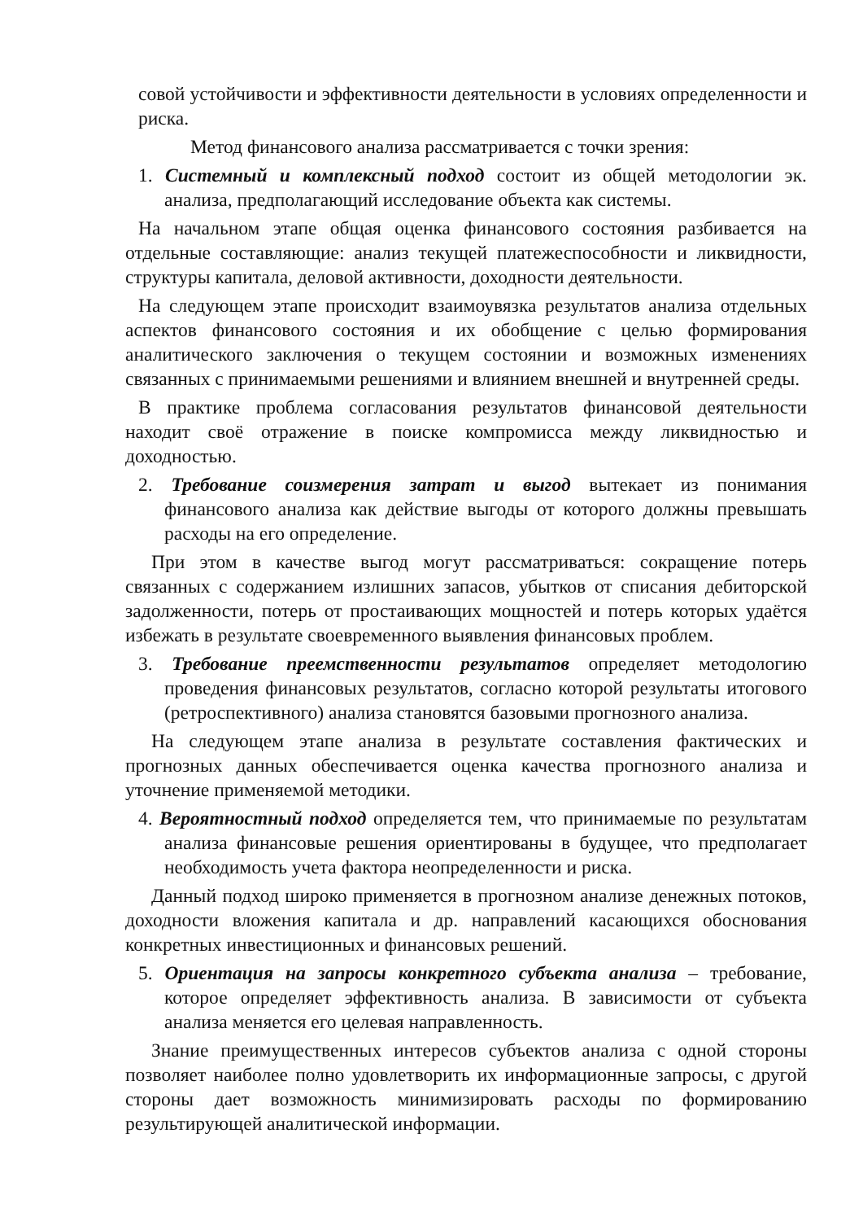совой устойчивости и эффективности деятельности в условиях определенности и риска.
Метод финансового анализа рассматривается с точки зрения:
1. Системный и комплексный подход состоит из общей методологии эк. анализа, предполагающий исследование объекта как системы.
На начальном этапе общая оценка финансового состояния разбивается на отдельные составляющие: анализ текущей платежеспособности и ликвидности, структуры капитала, деловой активности, доходности деятельности.
На следующем этапе происходит взаимоувязка результатов анализа отдельных аспектов финансового состояния и их обобщение с целью формирования аналитического заключения о текущем состоянии и возможных изменениях связанных с принимаемыми решениями и влиянием внешней и внутренней среды.
В практике проблема согласования результатов финансовой деятельности находит своё отражение в поиске компромисса между ликвидностью и доходностью.
2. Требование соизмерения затрат и выгод вытекает из понимания финансового анализа как действие выгоды от которого должны превышать расходы на его определение.
При этом в качестве выгод могут рассматриваться: сокращение потерь связанных с содержанием излишних запасов, убытков от списания дебиторской задолженности, потерь от простаивающих мощностей и потерь которых удаётся избежать в результате своевременного выявления финансовых проблем.
3. Требование преемственности результатов определяет методологию проведения финансовых результатов, согласно которой результаты итогового (ретроспективного) анализа становятся базовыми прогнозного анализа.
На следующем этапе анализа в результате составления фактических и прогнозных данных обеспечивается оценка качества прогнозного анализа и уточнение применяемой методики.
4. Вероятностный подход определяется тем, что принимаемые по результатам анализа финансовые решения ориентированы в будущее, что предполагает необходимость учета фактора неопределенности и риска.
Данный подход широко применяется в прогнозном анализе денежных потоков, доходности вложения капитала и др. направлений касающихся обоснования конкретных инвестиционных и финансовых решений.
5. Ориентация на запросы конкретного субъекта анализа – требование, которое определяет эффективность анализа. В зависимости от субъекта анализа меняется его целевая направленность.
Знание преимущественных интересов субъектов анализа с одной стороны позволяет наиболее полно удовлетворить их информационные запросы, с другой стороны дает возможность минимизировать расходы по формированию результирующей аналитической информации.